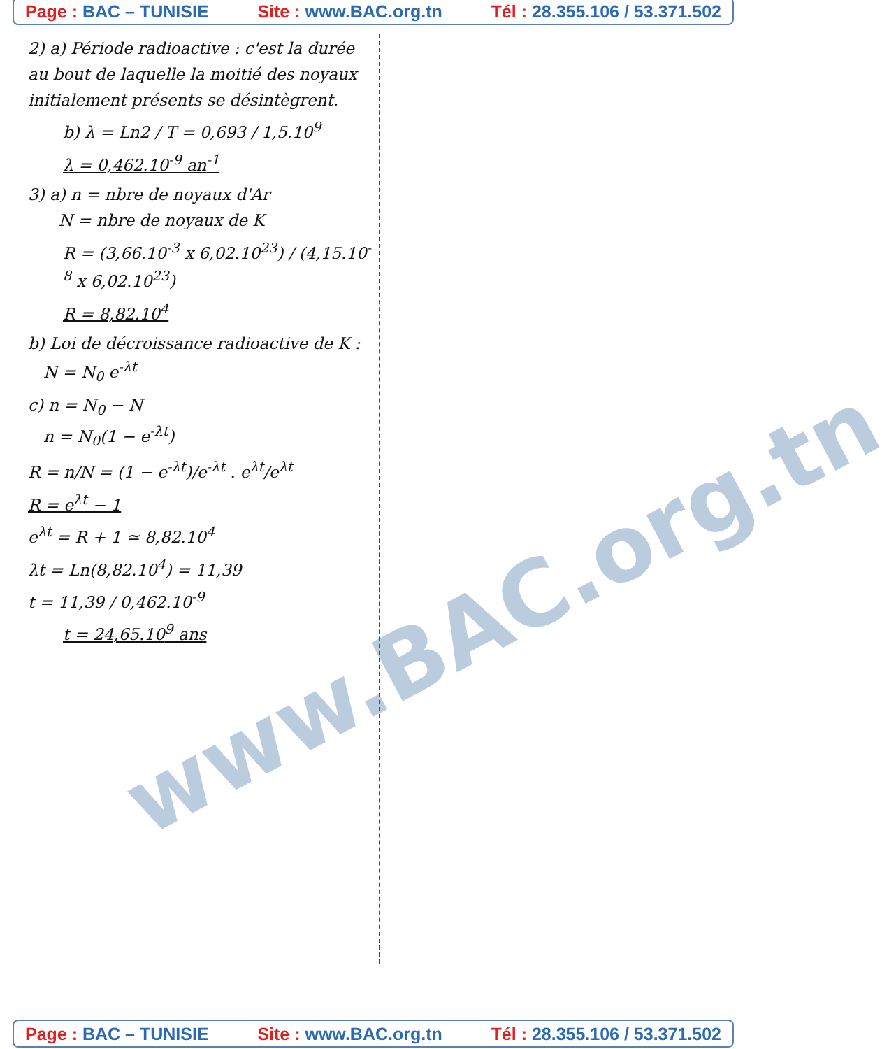Page : BAC – TUNISIE Site : www.BAC.org.tn Tél : 28.355.106 / 53.371.502
2) a) Période radioactive : c'est la durée au bout de laquelle la moitié des noyaux initialement présents se désintègrent.
b) λ = Ln2 / T = 0,693 / 1,5.10<sup>9</sup>
λ = 0,462.10<sup>-9</sup> an<sup>-1</sup>
3) a) n = nbre de noyaux d'Ar
N = nbre de noyaux de K
R = (3,66.10<sup>-3</sup> x 6,02.10<sup>23</sup>) / (4,15.10<sup>-8</sup> x 6,02.10<sup>23</sup>)
R = 8,82.10<sup>4</sup>
b) Loi de décroissance radioactive de K :
N = N<sub>0</sub> e<sup>-λt</sup>
c) n = N<sub>0</sub> − N
n = N<sub>0</sub>(1 − e<sup>-λt</sup>)
R = n/N = (1 − e<sup>-λt</sup>)/e<sup>-λt</sup> . e<sup>λt</sup>/e<sup>λt</sup>
R = e<sup>λt</sup> − 1
e<sup>λt</sup> = R + 1 ≃ 8,82.10<sup>4</sup>
λt = Ln(8,82.10<sup>4</sup>) = 11,39
t = 11,39 / 0,462.10<sup>-9</sup>
t = 24,65.10<sup>9</sup> ans
www.BAC.org.tn
Page : BAC – TUNISIE Site : www.BAC.org.tn Tél : 28.355.106 / 53.371.502